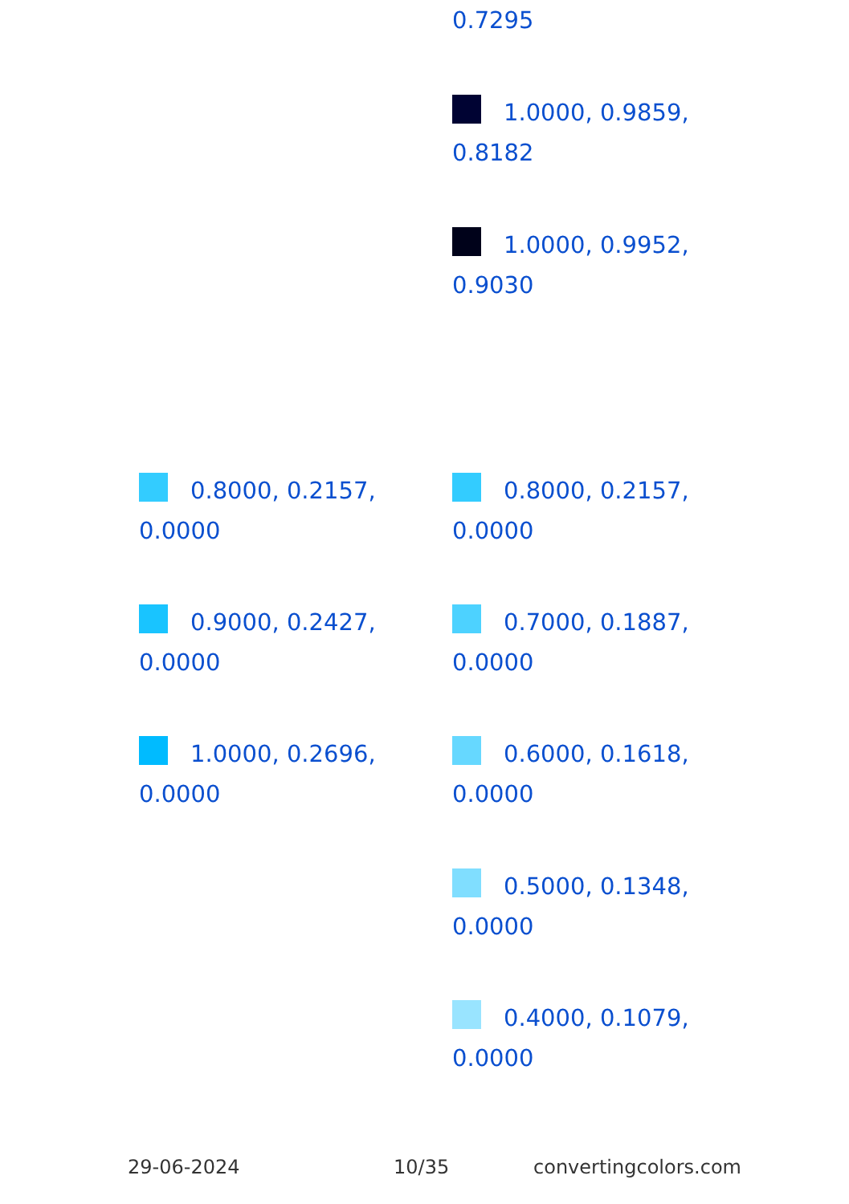0.7295
1.0000, 0.9859, 0.8182
1.0000, 0.9952, 0.9030
0.8000, 0.2157, 0.0000
0.9000, 0.2427, 0.0000
1.0000, 0.2696, 0.0000
0.8000, 0.2157, 0.0000
0.7000, 0.1887, 0.0000
0.6000, 0.1618, 0.0000
0.5000, 0.1348, 0.0000
0.4000, 0.1079, 0.0000
29-06-2024 10/35 convertingcolors.com